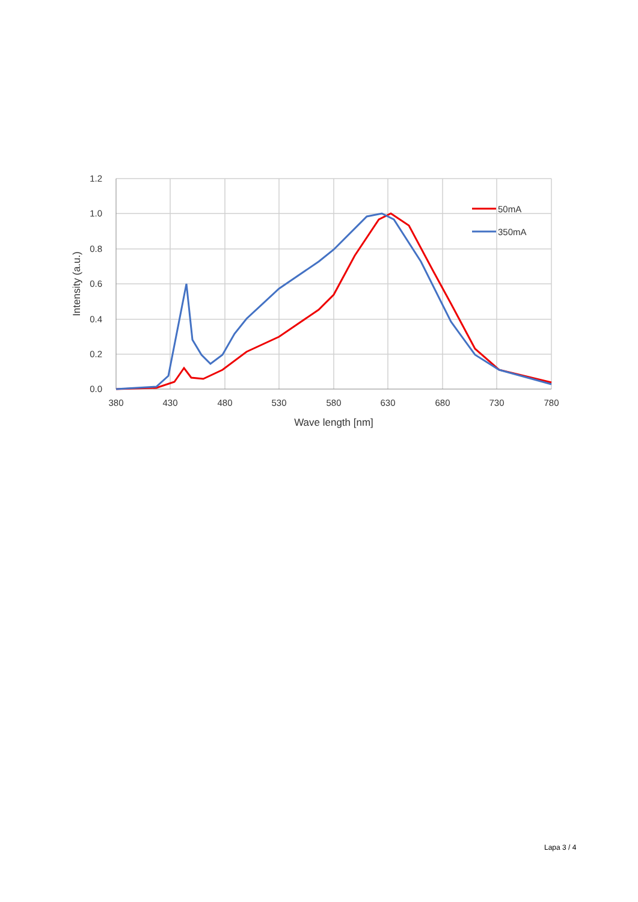1.2
1.0
0.8
0.6
0.4
0.2
0.0
380
430
480
530
580
630
680
730
780
Wave length [nm]
Intensity (a.u.)
50mA
350mA
Lapa 3 / 4